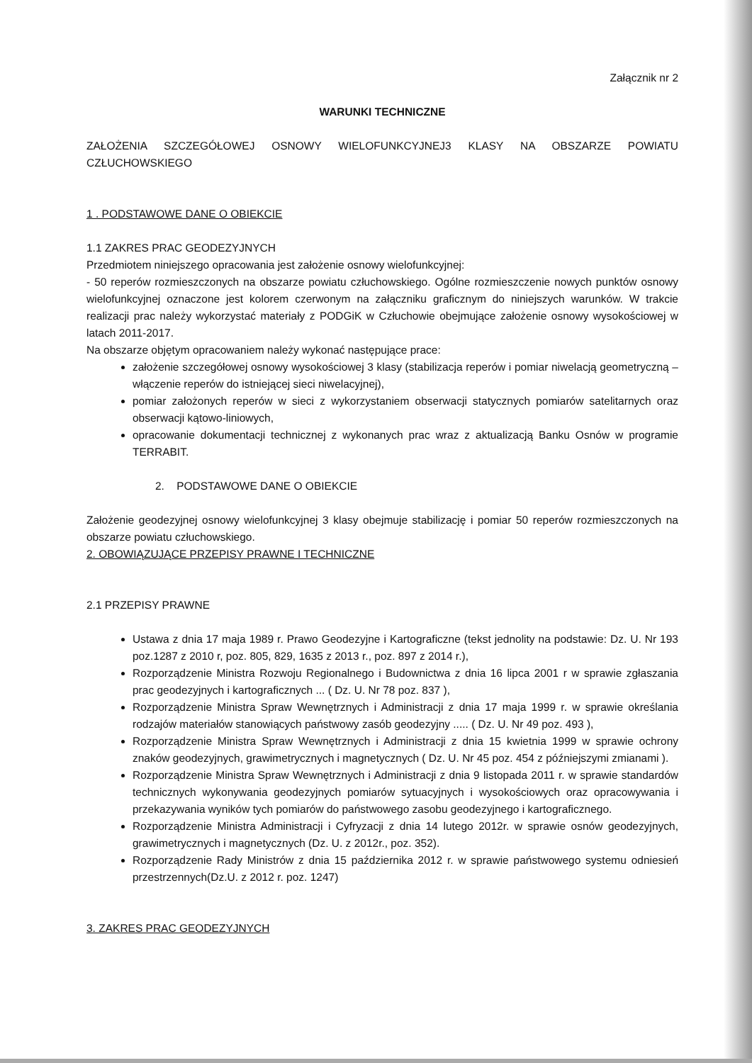Załącznik nr 2
WARUNKI TECHNICZNE
ZAŁOŻENIA SZCZEGÓŁOWEJ OSNOWY WIELOFUNKCYJNEJ3 KLASY NA OBSZARZE POWIATU CZŁUCHOWSKIEGO
1 . PODSTAWOWE DANE O OBIEKCIE
1.1 ZAKRES PRAC GEODEZYJNYCH
Przedmiotem niniejszego opracowania jest założenie osnowy wielofunkcyjnej:
- 50 reperów rozmieszczonych na obszarze powiatu człuchowskiego. Ogólne rozmieszczenie nowych punktów osnowy wielofunkcyjnej oznaczone jest kolorem czerwonym na załączniku graficznym do niniejszych warunków. W trakcie realizacji prac należy wykorzystać materiały z PODGiK w Człuchowie obejmujące założenie osnowy wysokościowej w latach 2011-2017.
Na obszarze objętym opracowaniem należy wykonać następujące prace:
założenie szczegółowej osnowy wysokościowej 3 klasy (stabilizacja reperów i pomiar niwelacją geometryczną – włączenie reperów do istniejącej sieci niwelacyjnej),
pomiar założonych reperów w sieci z wykorzystaniem obserwacji statycznych pomiarów satelitarnych oraz obserwacji kątowo-liniowych,
opracowanie dokumentacji technicznej z wykonanych prac wraz z aktualizacją Banku Osnów w programie TERRABIT.
2. PODSTAWOWE DANE O OBIEKCIE
Założenie geodezyjnej osnowy wielofunkcyjnej 3 klasy obejmuje stabilizację i pomiar 50 reperów rozmieszczonych na obszarze powiatu człuchowskiego.
2. OBOWIĄZUJĄCE PRZEPISY PRAWNE I TECHNICZNE
2.1 PRZEPISY PRAWNE
Ustawa z dnia 17 maja 1989 r. Prawo Geodezyjne i Kartograficzne (tekst jednolity na podstawie: Dz. U. Nr 193 poz.1287 z 2010 r, poz. 805, 829, 1635 z 2013 r., poz. 897 z 2014 r.),
Rozporządzenie Ministra Rozwoju Regionalnego i Budownictwa z dnia 16 lipca 2001 r w sprawie zgłaszania prac geodezyjnych i kartograficznych ... ( Dz. U. Nr 78 poz. 837 ),
Rozporządzenie Ministra Spraw Wewnętrznych i Administracji z dnia 17 maja 1999 r. w sprawie określania rodzajów materiałów stanowiących państwowy zasób geodezyjny ..... ( Dz. U. Nr 49 poz. 493 ),
Rozporządzenie Ministra Spraw Wewnętrznych i Administracji z dnia 15 kwietnia 1999 w sprawie ochrony znaków geodezyjnych, grawimetrycznych i magnetycznych ( Dz. U. Nr 45 poz. 454 z późniejszymi zmianami ).
Rozporządzenie Ministra Spraw Wewnętrznych i Administracji z dnia 9 listopada 2011 r. w sprawie standardów technicznych wykonywania geodezyjnych pomiarów sytuacyjnych i wysokościowych oraz opracowywania i przekazywania wyników tych pomiarów do państwowego zasobu geodezyjnego i kartograficznego.
Rozporządzenie Ministra Administracji i Cyfryzacji z dnia 14 lutego 2012r. w sprawie osnów geodezyjnych, grawimetrycznych i magnetycznych (Dz. U. z 2012r., poz. 352).
Rozporządzenie Rady Ministrów z dnia 15 października 2012 r. w sprawie państwowego systemu odniesień przestrzennych(Dz.U. z 2012 r. poz. 1247)
3. ZAKRES PRAC GEODEZYJNYCH